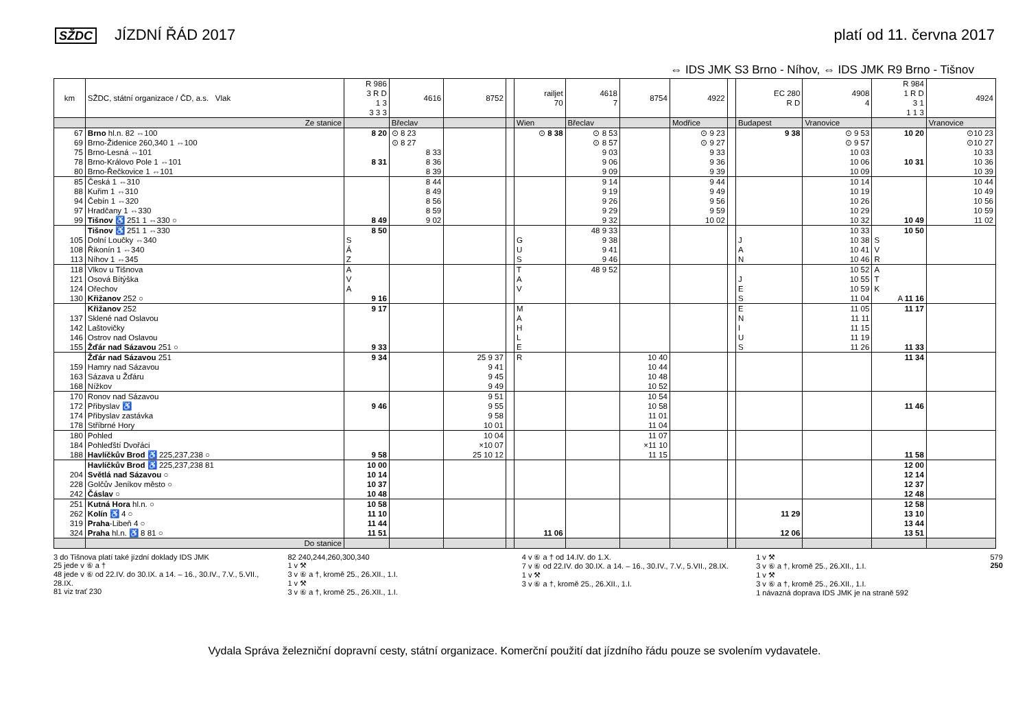SŽDC JÍZDNÍ ŘÁD 2017 platí od 11. června 2017
⇔ IDS JMK S3 Brno - Níhov, ⇔ IDS JMK R9 Brno - Tišnov
| km | SŽDC, státní organizace / ČD, a.s. Vlak | R 986 3 R D 1 3 3 3 3 | 4616 | 8752 | | railjet 70 | 4618 7 | 8754 | 4922 | | EC 280 R D | 4908 4 | R 984 1 R D 3 1 1 1 3 | 4924 |
| --- | --- | --- | --- | --- | --- | --- | --- | --- | --- | --- | --- | --- | --- | --- |
| | Ze stanice | | Břeclav | | | Wien | Břeclav | | Modřice | | Budapest | Vranovice | | Vranovice |
| 67 | Brno hl.n. 82 ⇔100 | 8 20 | ⊙ 8 23 | | | ⊙ 8 38 | ⊙ 8 53 | | ⊙ 9 23 | | 9 38 | ⊙ 9 53 | 10 20 | ⊙10 23 |
| 69 | Brno-Židenice 260,340 1 ⇔100 | | ⊙ 8 27 | | | | ⊙ 8 57 | | ⊙ 9 27 | | | ⊙ 9 57 | | ⊙10 27 |
| 75 | Brno-Lesná ⇔101 | | 8 33 | | | | 9 03 | | 9 33 | | | 10 03 | | 10 33 |
| 78 | Brno-Královo Pole 1 ⇔101 | 8 31 | 8 36 | | | | 9 06 | | 9 36 | | | 10 06 | 10 31 | 10 36 |
| 80 | Brno-Řečkovice 1 ⇔101 | | 8 39 | | | | 9 09 | | 9 39 | | | 10 09 | | 10 39 |
| 85 | Česká 1 ⇔310 | | 8 44 | | | | 9 14 | | 9 44 | | | 10 14 | | 10 44 |
| 88 | Kuřim 1 ⇔310 | | 8 49 | | | | 9 19 | | 9 49 | | | 10 19 | | 10 49 |
| 94 | Čebín 1 ⇔320 | | 8 56 | | | | 9 26 | | 9 56 | | | 10 26 | | 10 56 |
| 97 | Hradčany 1 ⇔330 | | 8 59 | | | | 9 29 | | 9 59 | | | 10 29 | | 10 59 |
| 99 | Tišnov ♿ 251 1 ⇔330 ○ | 8 49 | 9 02 | | | | 9 32 | | 10 02 | | | 10 32 | 10 49 | 11 02 |
| | Tišnov ♿ 251 1 ⇔330 | 8 50 | | | | | 48 9 33 | | | | | 10 33 | 10 50 | |
| 105 | Dolní Loučky ⇔340 | S | | | | G | 9 38 | | | | J | 10 38 | S | |
| 108 | Řikonín 1 ⇔340 | Á | | | | U | 9 41 | | | | A | 10 41 | V | |
| 113 | Níhov 1 ⇔345 | Z | | | | S | 9 46 | | | | N | 10 46 | R | |
| 118 | Vlkov u Tišnova | A | | | | T | 48 9 52 | | | | | 10 52 | A | |
| 121 | Osová Bítýška | V | | | | A | | | | | J | 10 55 | T | |
| 124 | Ořechov | A | | | | V | | | | | E | 10 59 | K | |
| 130 | Křižanov 252 ○ | 9 16 | | | | | | | | | S | 11 04 | A 11 16 | |
| | Křižanov 252 | 9 17 | | | | M | | | | | E | 11 05 | 11 17 | |
| 137 | Sklené nad Oslavou | | | | | A | | | | | N | 11 11 | | |
| 142 | Laštovičky | | | | | H | | | | | I | 11 15 | | |
| 146 | Ostrov nad Oslavou | | | | | L | | | | | U | 11 19 | | |
| 155 | Žďár nad Sázavou 251 ○ | 9 33 | | | | E | | | | | S | 11 26 | 11 33 | |
| | Žďár nad Sázavou 251 | 9 34 | | 25 9 37 | | R | | 10 40 | | | | | 11 34 | |
| 159 | Hamry nad Sázavou | | | 9 41 | | | | 10 44 | | | | | | |
| 163 | Sázava u Žďáru | | | 9 45 | | | | 10 48 | | | | | | |
| 168 | Nížkov | | | 9 49 | | | | 10 52 | | | | | | |
| 170 | Ronov nad Sázavou | | | 9 51 | | | | 10 54 | | | | | | |
| 172 | Přibyslav ♿ | 9 46 | | 9 55 | | | | 10 58 | | | | | 11 46 | |
| 174 | Přibyslav zastávka | | | 9 58 | | | | 11 01 | | | | | | |
| 178 | Stříbrné Hory | | | 10 01 | | | | 11 04 | | | | | | |
| 180 | Pohled | | | 10 04 | | | | 11 07 | | | | | | |
| 184 | Pohleďští Dvořáci | | | ×10 07 | | | | ×11 10 | | | | | | |
| 188 | Havlíčkův Brod ♿ 225,237,238 ○ | 9 58 | | 25 10 12 | | | | 11 15 | | | | | 11 58 | |
| | Havlíčkův Brod ♿ 225,237,238 81 | 10 00 | | | | | | | | | | | 12 00 | |
| 204 | Světlá nad Sázavou ○ | 10 14 | | | | | | | | | | | 12 14 | |
| 228 | Golčův Jeníkov město ○ | 10 37 | | | | | | | | | | | 12 37 | |
| 242 | Čáslav ○ | 10 48 | | | | | | | | | | | 12 48 | |
| 251 | Kutná Hora hl.n. ○ | 10 58 | | | | | | | | | | | 12 58 | |
| 262 | Kolín ♿ 4 ○ | 11 10 | | | | | | | | | 11 29 | | 13 10 | |
| 319 | Praha -Libeň 4 ○ | 11 44 | | | | | | | | | | | 13 44 | |
| 324 | Praha hl.n. ♿ 8 81 ○ | 11 51 | | | | 11 06 | | | | | 12 06 | | 13 51 | |
| | Do stanice | | | | | | | | | | | | | |
3 do Tišnova platí také jízdní doklady IDS JMK
25 jede v ⑥ a †
48 jede v ⑥ od 22.IV. do 30.IX. a 14. – 16., 30.IV., 7.V., 5.VII., 28.IX.
81 viz trať 230
82 240,244,260,300,340
1 v ⚒
3 v ⑥ a †, kromě 25., 26.XII., 1.I.
1 v ⚒
3 v ⑥ a †, kromě 25., 26.XII., 1.I.
4 v ⑥ a † od 14.IV. do 1.X.
7 v ⑥ od 22.IV. do 30.IX. a 14. – 16., 30.IV., 7.V., 5.VII., 28.IX.
1 v ⚒
3 v ⑥ a †, kromě 25., 26.XII., 1.I.
1 v ⚒
3 v ⑥ a †, kromě 25., 26.XII., 1.I.
1 v ⚒
3 v ⑥ a †, kromě 25., 26.XII., 1.I.
1 návazná doprava IDS JMK je na straně 592
579
250
Vydala Správa železniční dopravní cesty, státní organizace. Komerční použití dat jízdního řádu pouze se svolením vydavatele.